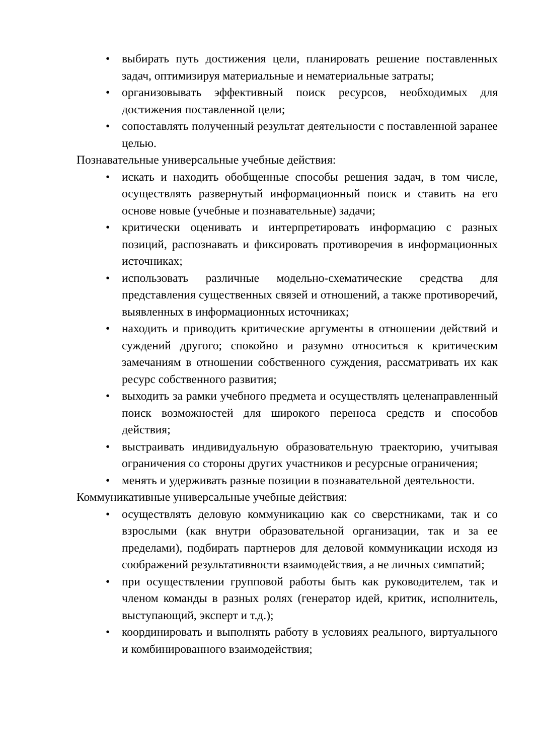• выбирать путь достижения цели, планировать решение поставленных задач, оптимизируя материальные и нематериальные затраты;
• организовывать эффективный поиск ресурсов, необходимых для достижения поставленной цели;
• сопоставлять полученный результат деятельности с поставленной заранее целью.
Познавательные универсальные учебные действия:
• искать и находить обобщенные способы решения задач, в том числе, осуществлять развернутый информационный поиск и ставить на его основе новые (учебные и познавательные) задачи;
• критически оценивать и интерпретировать информацию с разных позиций, распознавать и фиксировать противоречия в информационных источниках;
• использовать различные модельно-схематические средства для представления существенных связей и отношений, а также противоречий, выявленных в информационных источниках;
• находить и приводить критические аргументы в отношении действий и суждений другого; спокойно и разумно относиться к критическим замечаниям в отношении собственного суждения, рассматривать их как ресурс собственного развития;
• выходить за рамки учебного предмета и осуществлять целенаправленный поиск возможностей для широкого переноса средств и способов действия;
• выстраивать индивидуальную образовательную траекторию, учитывая ограничения со стороны других участников и ресурсные ограничения;
• менять и удерживать разные позиции в познавательной деятельности.
Коммуникативные универсальные учебные действия:
• осуществлять деловую коммуникацию как со сверстниками, так и со взрослыми (как внутри образовательной организации, так и за ее пределами), подбирать партнеров для деловой коммуникации исходя из соображений результативности взаимодействия, а не личных симпатий;
• при осуществлении групповой работы быть как руководителем, так и членом команды в разных ролях (генератор идей, критик, исполнитель, выступающий, эксперт и т.д.);
• координировать и выполнять работу в условиях реального, виртуального и комбинированного взаимодействия;